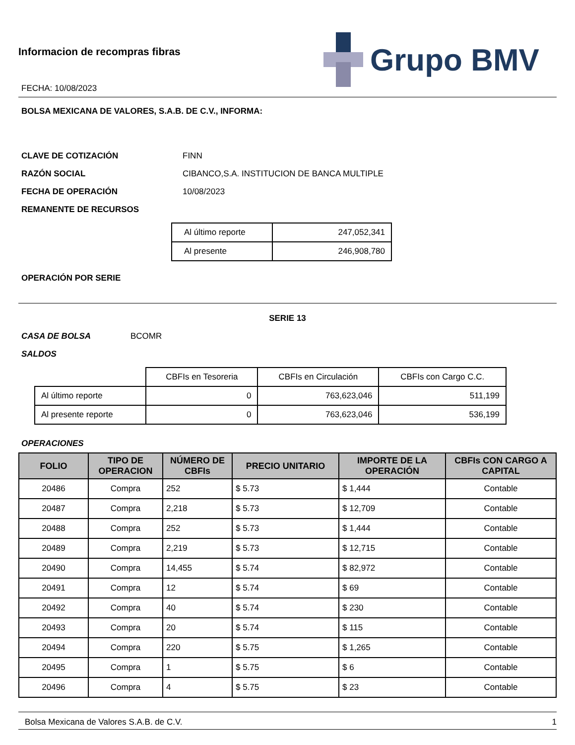Informacion de recompras fibras
FECHA: 10/08/2023
Grupo BMV
BOLSA MEXICANA DE VALORES, S.A.B. DE C.V., INFORMA:
CLAVE DE COTIZACIÓN FINN
RAZÓN SOCIAL CIBANCO,S.A. INSTITUCION DE BANCA MULTIPLE
FECHA DE OPERACIÓN 10/08/2023
REMANENTE DE RECURSOS
| Al último reporte | 247,052,341 |
| Al presente | 246,908,780 |
OPERACIÓN POR SERIE
SERIE 13
CASA DE BOLSA BCOMR
SALDOS
| | CBFIs en Tesoreria | CBFIs en Circulación | CBFIs con Cargo C.C. |
| Al último reporte | 0 | 763,623,046 | 511,199 |
| Al presente reporte | 0 | 763,623,046 | 536,199 |
OPERACIONES
| FOLIO | TIPO DE OPERACION | NÚMERO DE CBFIs | PRECIO UNITARIO | IMPORTE DE LA OPERACIÓN | CBFIs CON CARGO A CAPITAL |
| --- | --- | --- | --- | --- | --- |
| 20486 | Compra | 252 | $ 5.73 | $ 1,444 | Contable |
| 20487 | Compra | 2,218 | $ 5.73 | $ 12,709 | Contable |
| 20488 | Compra | 252 | $ 5.73 | $ 1,444 | Contable |
| 20489 | Compra | 2,219 | $ 5.73 | $ 12,715 | Contable |
| 20490 | Compra | 14,455 | $ 5.74 | $ 82,972 | Contable |
| 20491 | Compra | 12 | $ 5.74 | $ 69 | Contable |
| 20492 | Compra | 40 | $ 5.74 | $ 230 | Contable |
| 20493 | Compra | 20 | $ 5.74 | $ 115 | Contable |
| 20494 | Compra | 220 | $ 5.75 | $ 1,265 | Contable |
| 20495 | Compra | 1 | $ 5.75 | $ 6 | Contable |
| 20496 | Compra | 4 | $ 5.75 | $ 23 | Contable |
Bolsa Mexicana de Valores S.A.B. de C.V. 1